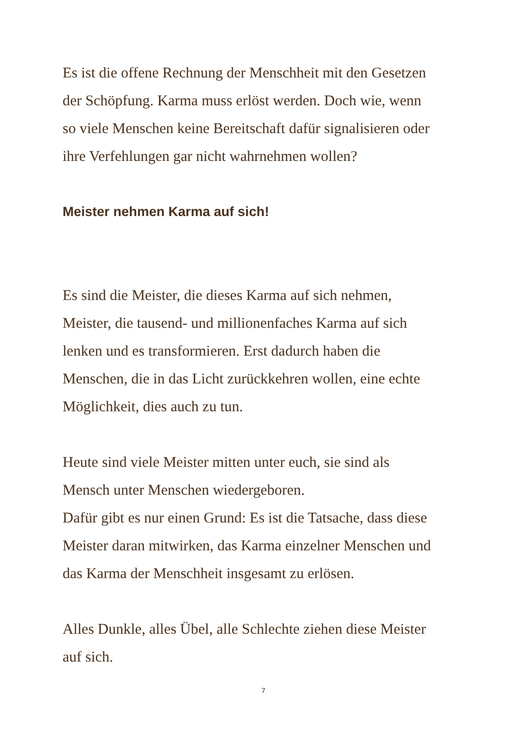Es ist die offene Rechnung der Menschheit mit den Gesetzen
der Schöpfung. Karma muss erlöst werden. Doch wie, wenn
so viele Menschen keine Bereitschaft dafür signalisieren oder
ihre Verfehlungen gar nicht wahrnehmen wollen?
Meister nehmen Karma auf sich!
Es sind die Meister, die dieses Karma auf sich nehmen,
Meister, die tausend- und millionenfaches Karma auf sich
lenken und es transformieren. Erst dadurch haben die
Menschen, die in das Licht zurückkehren wollen, eine echte
Möglichkeit, dies auch zu tun.
Heute sind viele Meister mitten unter euch, sie sind als
Mensch unter Menschen wiedergeboren.
Dafür gibt es nur einen Grund: Es ist die Tatsache, dass diese
Meister daran mitwirken, das Karma einzelner Menschen und
das Karma der Menschheit insgesamt zu erlösen.
Alles Dunkle, alles Übel, alle Schlechte ziehen diese Meister
auf sich.
7